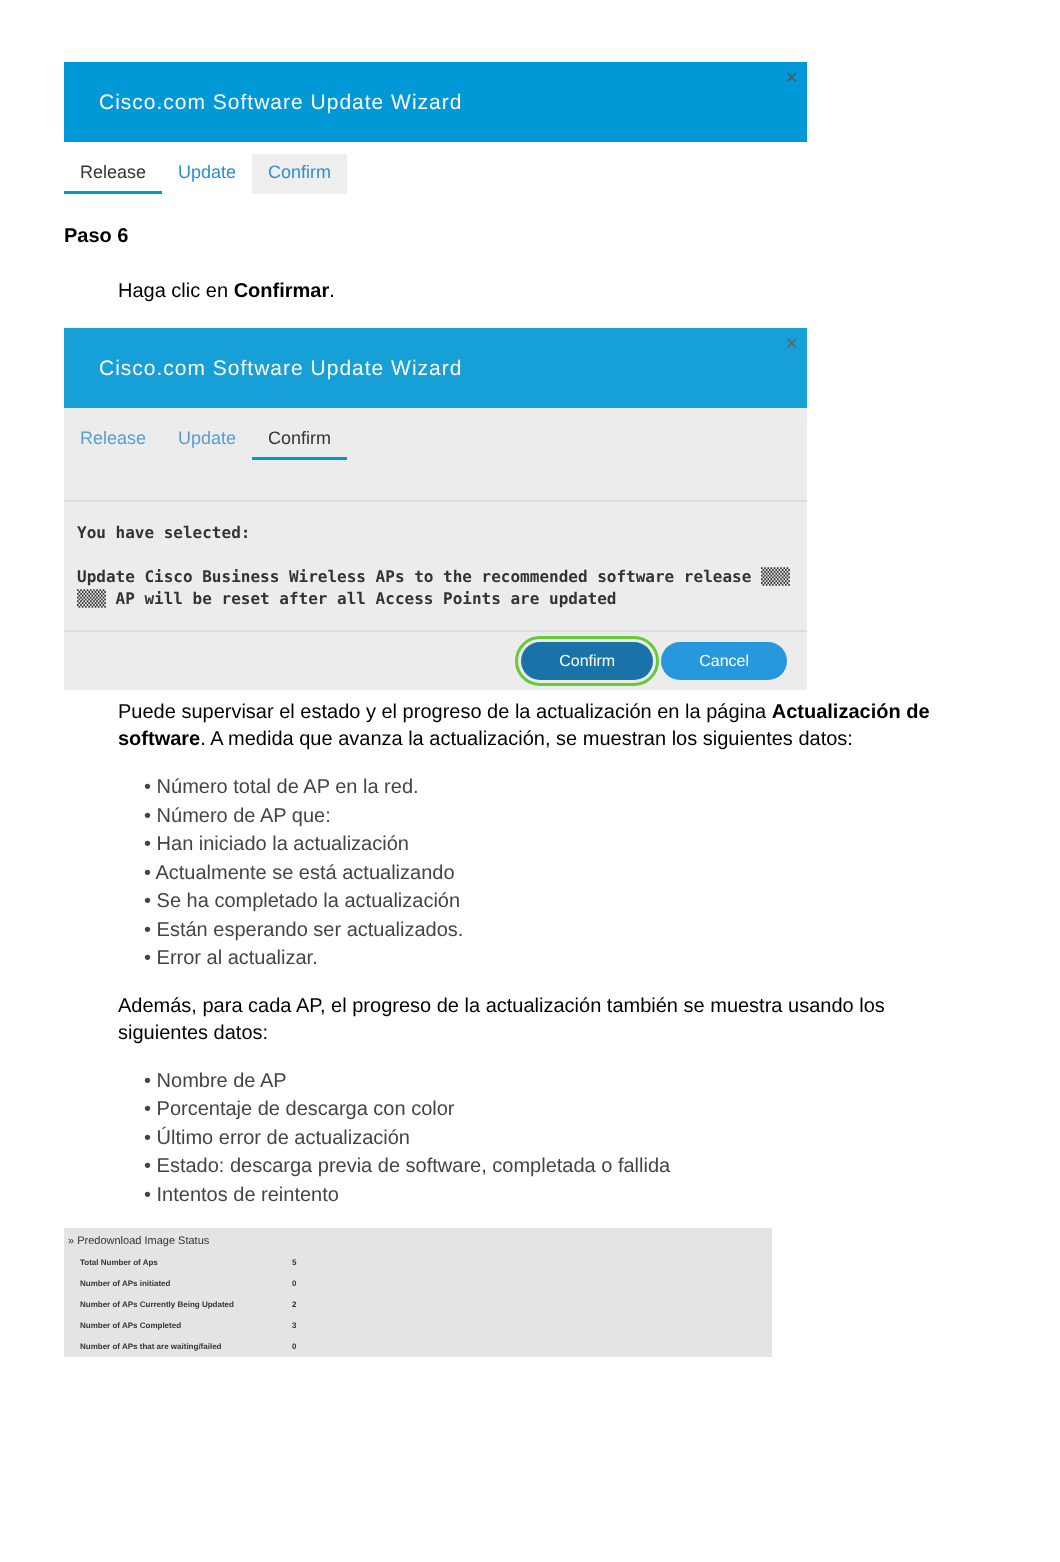Cisco.com Software Update Wizard
✕
Release Update Confirm
Paso 6
Haga clic en Confirmar.
Cisco.com Software Update Wizard
✕
Release Update Confirm
You have selected:
Update Cisco Business Wireless APs to the recommended software release ▒▒▒
▒▒▒ AP will be reset after all Access Points are updated
Confirm Cancel
Puede supervisar el estado y el progreso de la actualización en la página Actualización de software. A medida que avanza la actualización, se muestran los siguientes datos:
• Número total de AP en la red.
• Número de AP que:
• Han iniciado la actualización
• Actualmente se está actualizando
• Se ha completado la actualización
• Están esperando ser actualizados.
• Error al actualizar.
Además, para cada AP, el progreso de la actualización también se muestra usando los siguientes datos:
• Nombre de AP
• Porcentaje de descarga con color
• Último error de actualización
• Estado: descarga previa de software, completada o fallida
• Intentos de reintento
| » Predownload Image Status | |
| --- | --- |
| Total Number of Aps | 5 |
| Number of APs initiated | 0 |
| Number of APs Currently Being Updated | 2 |
| Number of APs Completed | 3 |
| Number of APs that are waiting/failed | 0 |